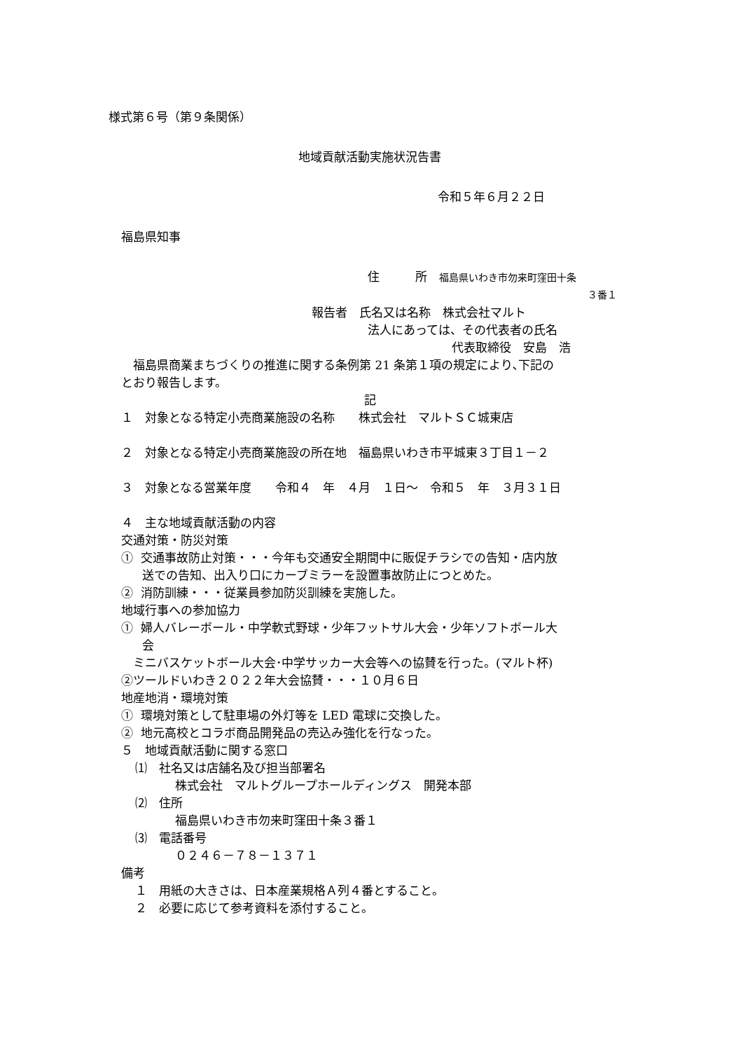様式第６号（第９条関係）
地域貢献活動実施状況告書
令和５年６月２２日
福島県知事
住　　　所　福島県いわき市勿来町窪田十条
３番１
報告者　氏名又は名称　株式会社マルト
法人にあっては、その代表者の氏名
代表取締役　安島　浩
　福島県商業まちづくりの推進に関する条例第 21 条第１項の規定により､下記の
とおり報告します。
記
１　対象となる特定小売商業施設の名称　　株式会社　マルトＳＣ城東店
２　対象となる特定小売商業施設の所在地　福島県いわき市平城東３丁目１－２
３　対象となる営業年度　　令和４　年　４月　１日～　令和５　年　３月３１日
４　主な地域貢献活動の内容
交通対策・防災対策
① 交通事故防止対策・・・今年も交通安全期間中に販促チラシでの告知・店内放
送での告知、出入り口にカーブミラーを設置事故防止につとめた。
② 消防訓練・・・従業員参加防災訓練を実施した。
地域行事への参加協力
① 婦人バレーボール・中学軟式野球・少年フットサル大会・少年ソフトボール大
会
　ミニバスケットボール大会･中学サッカー大会等への協賛を行った。(マルト杯)
②ツールドいわき２０２２年大会協賛・・・１０月６日
地産地消・環境対策
① 環境対策として駐車場の外灯等を LED 電球に交換した。
② 地元高校とコラボ商品開発品の売込み強化を行なった。
５　地域貢献活動に関する窓口
⑴　社名又は店舗名及び担当部署名
株式会社　マルトグループホールディングス　開発本部
⑵　住所
福島県いわき市勿来町窪田十条３番１
⑶　電話番号
０２４６－７８－１３７１
備考
１　用紙の大きさは、日本産業規格Ａ列４番とすること。
２　必要に応じて参考資料を添付すること。